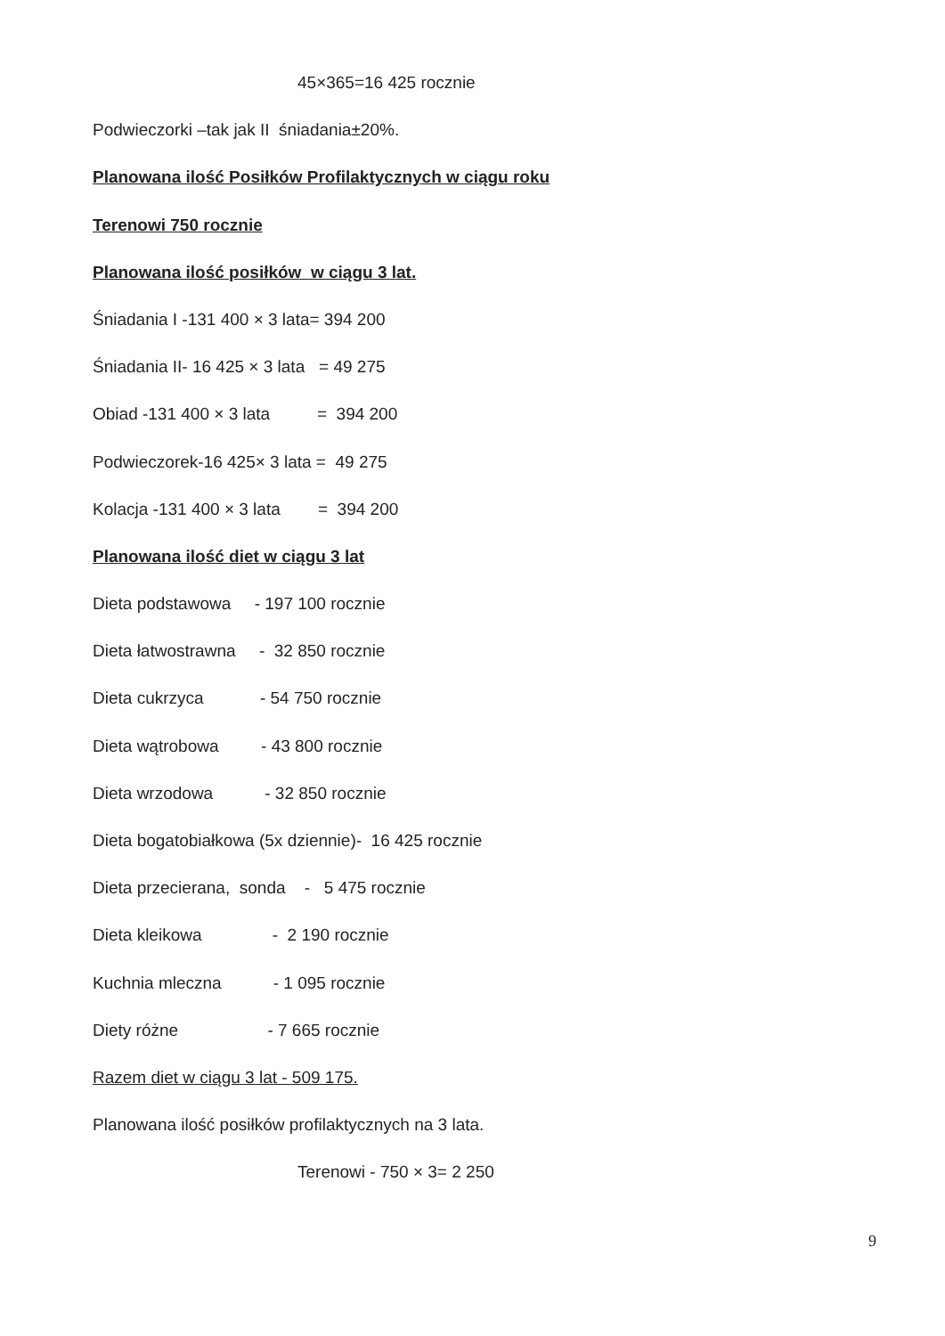45×365=16 425 rocznie
Podwieczorki –tak jak II śniadania±20%.
Planowana ilość Posiłków Profilaktycznych w ciągu roku
Terenowi 750 rocznie
Planowana ilość posiłków w ciągu 3 lat.
Śniadania I -131 400 × 3 lata= 394 200
Śniadania II- 16 425 × 3 lata = 49 275
Obiad -131 400 × 3 lata = 394 200
Podwieczorek-16 425× 3 lata = 49 275
Kolacja -131 400 × 3 lata = 394 200
Planowana ilość diet w ciągu 3 lat
Dieta podstawowa - 197 100 rocznie
Dieta łatwostrawna - 32 850 rocznie
Dieta cukrzyca - 54 750 rocznie
Dieta wątrobowa - 43 800 rocznie
Dieta wrzodowa - 32 850 rocznie
Dieta bogatobiałkowa (5x dziennie)- 16 425 rocznie
Dieta przecierana, sonda - 5 475 rocznie
Dieta kleikowa - 2 190 rocznie
Kuchnia mleczna - 1 095 rocznie
Diety różne - 7 665 rocznie
Razem diet w ciągu 3 lat - 509 175.
Planowana ilość posiłków profilaktycznych na 3 lata.
Terenowi - 750 × 3= 2 250
9